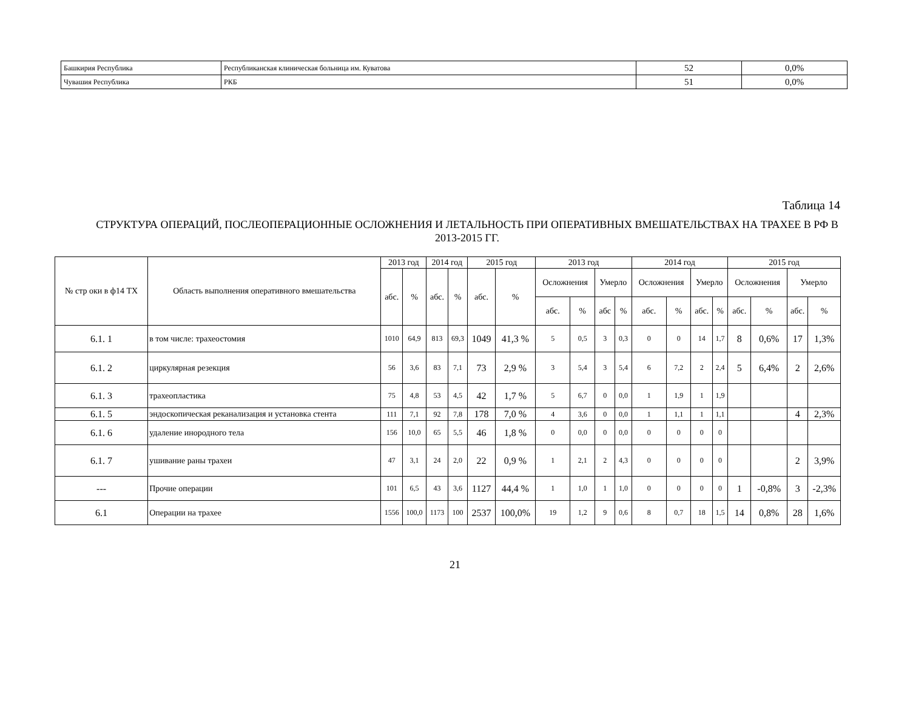| Башкирия Республика | Республиканская клиническая больница им. Куватова | 52 | 0,0% |
| Чувашия Республика | РКБ | 51 | 0,0% |
Таблица 14
СТРУКТУРА ОПЕРАЦИЙ, ПОСЛЕОПЕРАЦИОННЫЕ ОСЛОЖНЕНИЯ И ЛЕТАЛЬНОСТЬ ПРИ ОПЕРАТИВНЫХ ВМЕШАТЕЛЬСТВАХ НА ТРАХЕЕ В РФ В 2013-2015 ГГ.
| № стр оки в ф14 ТХ | Область выполнения оперативного вмешательства | 2013 год | | 2014 год | | 2015 год | | 2013 год | | | | 2014 год | | | | 2015 год | | | |
| --- | --- | --- | --- | --- | --- | --- | --- | --- | --- | --- | --- | --- | --- | --- | --- | --- | --- | --- | --- |
| | | абс. | % | абс. | % | абс. | % | Осложнения | | Умерло | | Осложнения | | Умерло | | Осложнения | | Умерло | |
| | | | | | | | | абс. | % | абс | % | абс. | % | абс. | % | абс. | % | абс. | % |
| 6.1. 1 | в том числе: трахеостомия | 1010 | 64,9 | 813 | 69,3 | 1049 | 41,3 % | 5 | 0,5 | 3 | 0,3 | 0 | 0 | 14 | 1,7 | 8 | 0,6% | 17 | 1,3% |
| 6.1. 2 | циркулярная резекция | 56 | 3,6 | 83 | 7,1 | 73 | 2,9 % | 3 | 5,4 | 3 | 5,4 | 6 | 7,2 | 2 | 2,4 | 5 | 6,4% | 2 | 2,6% |
| 6.1. 3 | трахеопластика | 75 | 4,8 | 53 | 4,5 | 42 | 1,7 % | 5 | 6,7 | 0 | 0,0 | 1 | 1,9 | 1 | 1,9 | | | | |
| 6.1. 5 | эндоскопическая реканализация и установка стента | 111 | 7,1 | 92 | 7,8 | 178 | 7,0 % | 4 | 3,6 | 0 | 0,0 | 1 | 1,1 | 1 | 1,1 | | | 4 | 2,3% |
| 6.1. 6 | удаление инородного тела | 156 | 10,0 | 65 | 5,5 | 46 | 1,8 % | 0 | 0,0 | 0 | 0,0 | 0 | 0 | 0 | 0 | | | | |
| 6.1. 7 | ушивание раны трахеи | 47 | 3,1 | 24 | 2,0 | 22 | 0,9 % | 1 | 2,1 | 2 | 4,3 | 0 | 0 | 0 | 0 | | | 2 | 3,9% |
| --- | Прочие операции | 101 | 6,5 | 43 | 3,6 | 1127 | 44,4 % | 1 | 1,0 | 1 | 1,0 | 0 | 0 | 0 | 0 | 1 | -0,8% | 3 | -2,3% |
| 6.1 | Операции на трахее | 1556 | 100,0 | 1173 | 100 | 2537 | 100,0% | 19 | 1,2 | 9 | 0,6 | 8 | 0,7 | 18 | 1,5 | 14 | 0,8% | 28 | 1,6% |
21